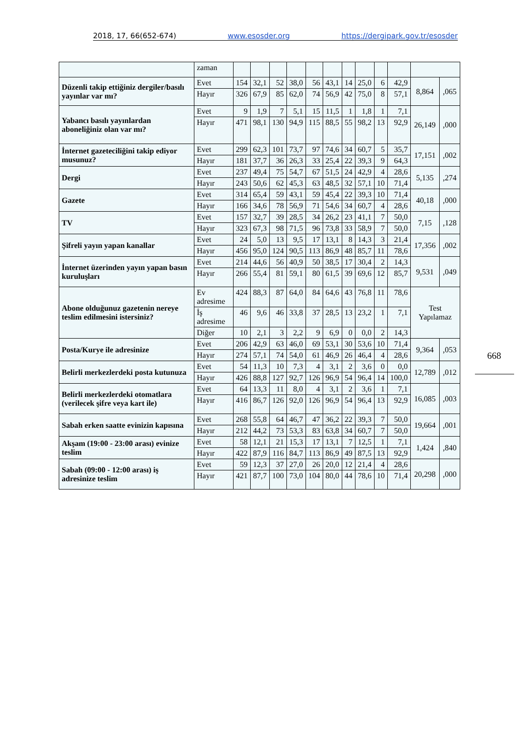2018, 17, 66(652-674) www.esosder.org https://dergipark.gov.tr/esosder
| | zaman | | | | | | | | | | | | |
| Düzenli takip ettiğiniz dergiler/basılı yayınlar var mı? | Evet | 154 | 32,1 | 52 | 38,0 | 56 | 43,1 | 14 | 25,0 | 6 | 42,9 | 8,864 | ,065 |
| | Hayır | 326 | 67,9 | 85 | 62,0 | 74 | 56,9 | 42 | 75,0 | 8 | 57,1 | | |
| Yabancı basılı yayınlardan aboneliğiniz olan var mı? | Evet | 9 | 1,9 | 7 | 5,1 | 15 | 11,5 | 1 | 1,8 | 1 | 7,1 | 26,149 | ,000 |
| | Hayır | 471 | 98,1 | 130 | 94,9 | 115 | 88,5 | 55 | 98,2 | 13 | 92,9 | | |
| İnternet gazeteciliğini takip ediyor musunuz? | Evet | 299 | 62,3 | 101 | 73,7 | 97 | 74,6 | 34 | 60,7 | 5 | 35,7 | 17,151 | ,002 |
| | Hayır | 181 | 37,7 | 36 | 26,3 | 33 | 25,4 | 22 | 39,3 | 9 | 64,3 | | |
| Dergi | Evet | 237 | 49,4 | 75 | 54,7 | 67 | 51,5 | 24 | 42,9 | 4 | 28,6 | 5,135 | ,274 |
| | Hayır | 243 | 50,6 | 62 | 45,3 | 63 | 48,5 | 32 | 57,1 | 10 | 71,4 | | |
| Gazete | Evet | 314 | 65,4 | 59 | 43,1 | 59 | 45,4 | 22 | 39,3 | 10 | 71,4 | 40,18 | ,000 |
| | Hayır | 166 | 34,6 | 78 | 56,9 | 71 | 54,6 | 34 | 60,7 | 4 | 28,6 | | |
| TV | Evet | 157 | 32,7 | 39 | 28,5 | 34 | 26,2 | 23 | 41,1 | 7 | 50,0 | 7,15 | ,128 |
| | Hayır | 323 | 67,3 | 98 | 71,5 | 96 | 73,8 | 33 | 58,9 | 7 | 50,0 | | |
| Şifreli yayın yapan kanallar | Evet | 24 | 5,0 | 13 | 9,5 | 17 | 13,1 | 8 | 14,3 | 3 | 21,4 | 17,356 | ,002 |
| | Hayır | 456 | 95,0 | 124 | 90,5 | 113 | 86,9 | 48 | 85,7 | 11 | 78,6 | | |
| İnternet üzerinden yayın yapan basın kuruluşları | Evet | 214 | 44,6 | 56 | 40,9 | 50 | 38,5 | 17 | 30,4 | 2 | 14,3 | 9,531 | ,049 |
| | Hayır | 266 | 55,4 | 81 | 59,1 | 80 | 61,5 | 39 | 69,6 | 12 | 85,7 | | |
| Abone olduğunuz gazetenin nereye teslim edilmesini istersiniz? | Ev adresime | 424 | 88,3 | 87 | 64,0 | 84 | 64,6 | 43 | 76,8 | 11 | 78,6 | Test Yapılamaz | |
| | İş adresime | 46 | 9,6 | 46 | 33,8 | 37 | 28,5 | 13 | 23,2 | 1 | 7,1 | | |
| | Diğer | 10 | 2,1 | 3 | 2,2 | 9 | 6,9 | 0 | 0,0 | 2 | 14,3 | | |
| Posta/Kurye ile adresinize | Evet | 206 | 42,9 | 63 | 46,0 | 69 | 53,1 | 30 | 53,6 | 10 | 71,4 | 9,364 | ,053 |
| | Hayır | 274 | 57,1 | 74 | 54,0 | 61 | 46,9 | 26 | 46,4 | 4 | 28,6 | | |
| Belirli merkezlerdeki posta kutunuza | Evet | 54 | 11,3 | 10 | 7,3 | 4 | 3,1 | 2 | 3,6 | 0 | 0,0 | 12,789 | ,012 |
| | Hayır | 426 | 88,8 | 127 | 92,7 | 126 | 96,9 | 54 | 96,4 | 14 | 100,0 | | |
| Belirli merkezlerdeki otomatlara (verilecek şifre veya kart ile) | Evet | 64 | 13,3 | 11 | 8,0 | 4 | 3,1 | 2 | 3,6 | 1 | 7,1 | 16,085 | ,003 |
| | Hayır | 416 | 86,7 | 126 | 92,0 | 126 | 96,9 | 54 | 96,4 | 13 | 92,9 | | |
| Sabah erken saatte evinizin kapısına | Evet | 268 | 55,8 | 64 | 46,7 | 47 | 36,2 | 22 | 39,3 | 7 | 50,0 | 19,664 | ,001 |
| | Hayır | 212 | 44,2 | 73 | 53,3 | 83 | 63,8 | 34 | 60,7 | 7 | 50,0 | | |
| Akşam (19:00 - 23:00 arası) evinize teslim | Evet | 58 | 12,1 | 21 | 15,3 | 17 | 13,1 | 7 | 12,5 | 1 | 7,1 | 1,424 | ,840 |
| | Hayır | 422 | 87,9 | 116 | 84,7 | 113 | 86,9 | 49 | 87,5 | 13 | 92,9 | | |
| Sabah (09:00 - 12:00 arası) iş adresinize teslim | Evet | 59 | 12,3 | 37 | 27,0 | 26 | 20,0 | 12 | 21,4 | 4 | 28,6 | 20,298 | ,000 |
| | Hayır | 421 | 87,7 | 100 | 73,0 | 104 | 80,0 | 44 | 78,6 | 10 | 71,4 | | |
668